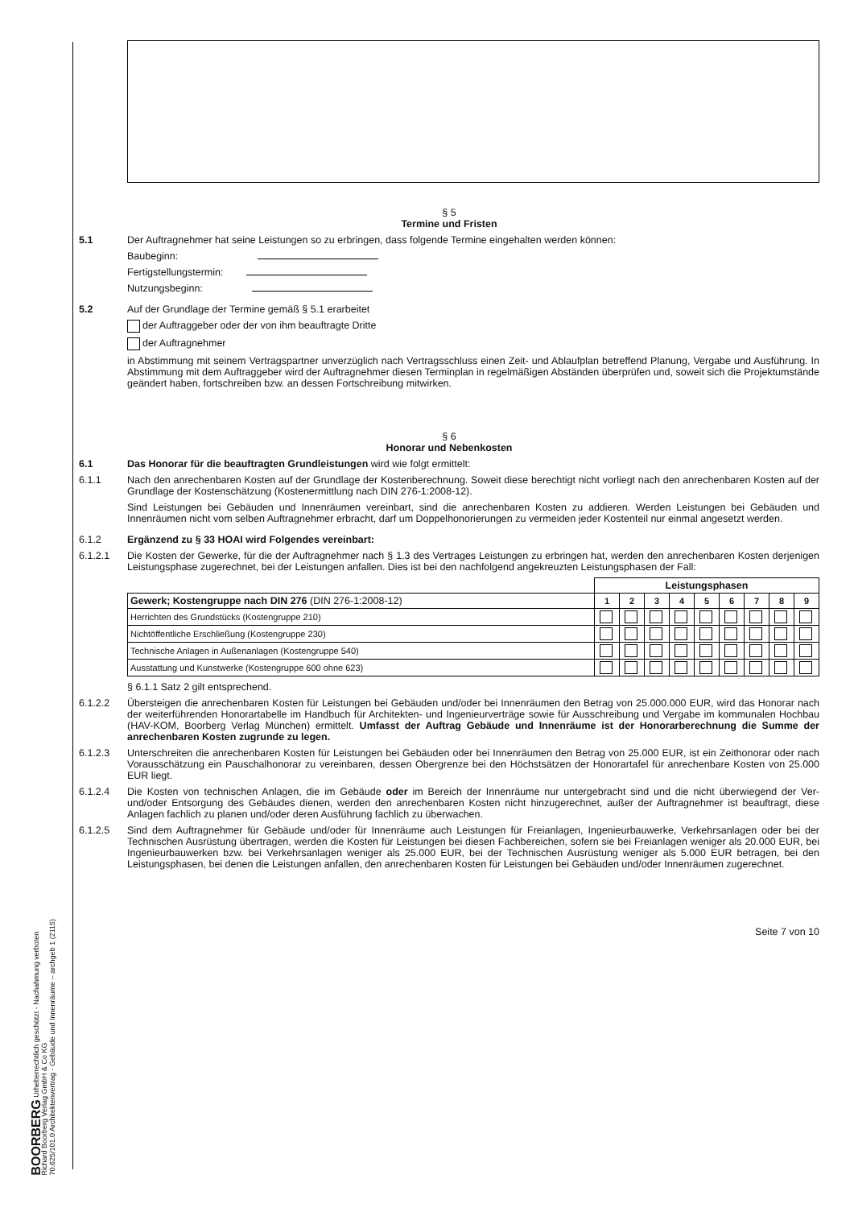BOORBERG Urheberrechtlich geschützt - Nachahmung verboten
Richard Boorberg Verlag GmbH & Co KG
70.625/101.0 Architektenvertrag - Gebäude und Innenräume – archgeb 1 (2115)
§ 5
Termine und Fristen
5.1 Der Auftragnehmer hat seine Leistungen so zu erbringen, dass folgende Termine eingehalten werden können:
Baubeginn:
Fertigstellungstermin:
Nutzungsbeginn:
5.2 Auf der Grundlage der Termine gemäß § 5.1 erarbeitet
der Auftraggeber oder der von ihm beauftragte Dritte
der Auftragnehmer
in Abstimmung mit seinem Vertragspartner unverzüglich nach Vertragsschluss einen Zeit- und Ablaufplan betreffend Planung, Vergabe und Ausführung. In Abstimmung mit dem Auftraggeber wird der Auftragnehmer diesen Terminplan in regelmäßigen Abständen überprüfen und, soweit sich die Projektumstände geändert haben, fortschreiben bzw. an dessen Fortschreibung mitwirken.
§ 6
Honorar und Nebenkosten
6.1 Das Honorar für die beauftragten Grundleistungen wird wie folgt ermittelt:
6.1.1 Nach den anrechenbaren Kosten auf der Grundlage der Kostenberechnung. Soweit diese berechtigt nicht vorliegt nach den anrechenbaren Kosten auf der Grundlage der Kostenschätzung (Kostenermittlung nach DIN 276-1:2008-12).
Sind Leistungen bei Gebäuden und Innenräumen vereinbart, sind die anrechenbaren Kosten zu addieren. Werden Leistungen bei Gebäuden und Innenräumen nicht vom selben Auftragnehmer erbracht, darf um Doppelhonorierungen zu vermeiden jeder Kostenteil nur einmal angesetzt werden.
6.1.2 Ergänzend zu § 33 HOAI wird Folgendes vereinbart:
6.1.2.1 Die Kosten der Gewerke, für die der Auftragnehmer nach § 1.3 des Vertrages Leistungen zu erbringen hat, werden den anrechenbaren Kosten derjenigen Leistungsphase zugerechnet, bei der Leistungen anfallen. Dies ist bei den nachfolgend angekreuzten Leistungsphasen der Fall:
| | Leistungsphasen | | | | | | | | |
| Gewerk; Kostengruppe nach DIN 276 (DIN 276-1:2008-12) | 1 | 2 | 3 | 4 | 5 | 6 | 7 | 8 | 9 |
| Herrichten des Grundstücks (Kostengruppe 210) | | | | | | | | | |
| Nichtöffentliche Erschließung (Kostengruppe 230) | | | | | | | | | |
| Technische Anlagen in Außenanlagen (Kostengruppe 540) | | | | | | | | | |
| Ausstattung und Kunstwerke (Kostengruppe 600 ohne 623) | | | | | | | | | |
§ 6.1.1 Satz 2 gilt entsprechend.
6.1.2.2 Übersteigen die anrechenbaren Kosten für Leistungen bei Gebäuden und/oder bei Innenräumen den Betrag von 25.000.000 EUR, wird das Honorar nach der weiterführenden Honorartabelle im Handbuch für Architekten- und Ingenieurverträge sowie für Ausschreibung und Vergabe im kommunalen Hochbau (HAV-KOM, Boorberg Verlag München) ermittelt. Umfasst der Auftrag Gebäude und Innenräume ist der Honorarberechnung die Summe der anrechenbaren Kosten zugrunde zu legen.
6.1.2.3 Unterschreiten die anrechenbaren Kosten für Leistungen bei Gebäuden oder bei Innenräumen den Betrag von 25.000 EUR, ist ein Zeithonorar oder nach Vorausschätzung ein Pauschalhonorar zu vereinbaren, dessen Obergrenze bei den Höchstsätzen der Honorartafel für anrechenbare Kosten von 25.000 EUR liegt.
6.1.2.4 Die Kosten von technischen Anlagen, die im Gebäude oder im Bereich der Innenräume nur untergebracht sind und die nicht überwiegend der Ver- und/oder Entsorgung des Gebäudes dienen, werden den anrechenbaren Kosten nicht hinzugerechnet, außer der Auftragnehmer ist beauftragt, diese Anlagen fachlich zu planen und/oder deren Ausführung fachlich zu überwachen.
6.1.2.5 Sind dem Auftragnehmer für Gebäude und/oder für Innenräume auch Leistungen für Freianlagen, Ingenieurbauwerke, Verkehrsanlagen oder bei der Technischen Ausrüstung übertragen, werden die Kosten für Leistungen bei diesen Fachbereichen, sofern sie bei Freianlagen weniger als 20.000 EUR, bei Ingenieurbauwerken bzw. bei Verkehrsanlagen weniger als 25.000 EUR, bei der Technischen Ausrüstung weniger als 5.000 EUR betragen, bei den Leistungsphasen, bei denen die Leistungen anfallen, den anrechenbaren Kosten für Leistungen bei Gebäuden und/oder Innenräumen zugerechnet.
Seite 7 von 10